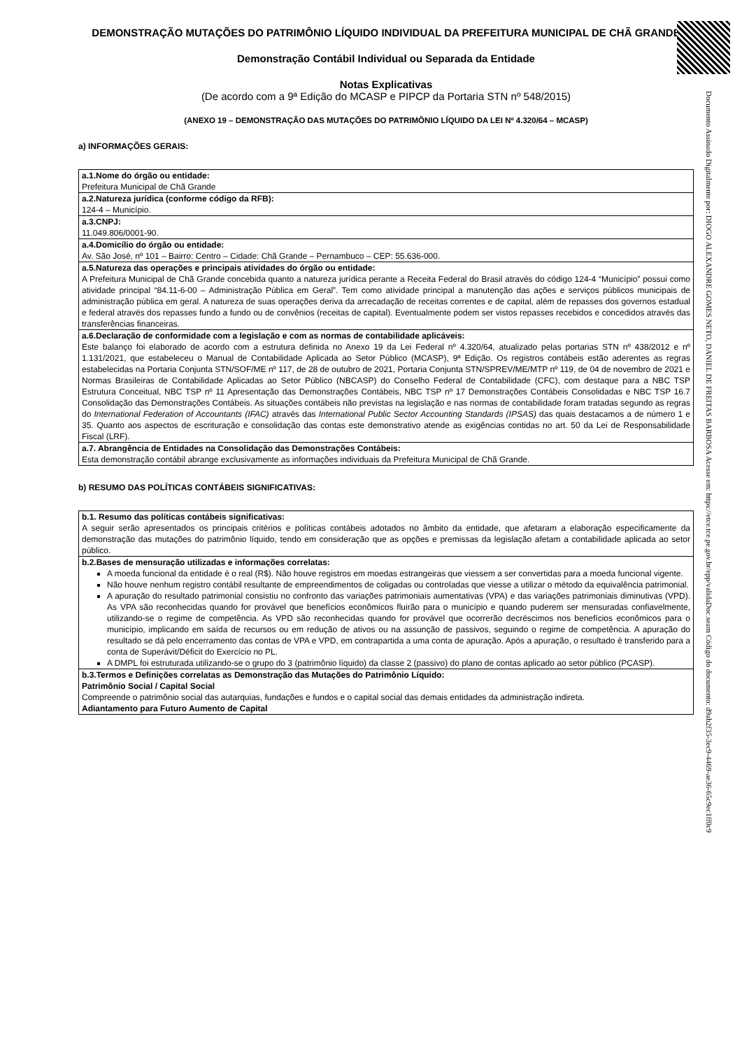DEMONSTRAÇÃO MUTAÇÕES DO PATRIMÔNIO LÍQUIDO INDIVIDUAL DA PREFEITURA MUNICIPAL DE CHÃ GRANDE
Demonstração Contábil Individual ou Separada da Entidade
Notas Explicativas
(De acordo com a 9ª Edição do MCASP e PIPCP da Portaria STN nº 548/2015)
(ANEXO 19 – DEMONSTRAÇÃO DAS MUTAÇÕES DO PATRIMÔNIO LÍQUIDO DA LEI Nº 4.320/64 – MCASP)
a) INFORMAÇÕES GERAIS:
| a.1.Nome do órgão ou entidade: Prefeitura Municipal de Chã Grande |
| a.2.Natureza jurídica (conforme código da RFB): 124-4 – Município. |
| a.3.CNPJ: 11.049.806/0001-90. |
| a.4.Domicílio do órgão ou entidade: Av. São José, nº 101 – Bairro: Centro – Cidade: Chã Grande – Pernambuco – CEP: 55.636-000. |
| a.5.Natureza das operações e principais atividades do órgão ou entidade: A Prefeitura Municipal de Chã Grande concebida quanto a natureza jurídica perante a Receita Federal do Brasil através do código 124-4 “Município” possui como atividade principal “84.11-6-00 – Administração Pública em Geral”. Tem como atividade principal a manutenção das ações e serviços públicos municipais de administração pública em geral. A natureza de suas operações deriva da arrecadação de receitas correntes e de capital, além de repasses dos governos estadual e federal através dos repasses fundo a fundo ou de convênios (receitas de capital). Eventualmente podem ser vistos repasses recebidos e concedidos através das transferências financeiras. |
| a.6.Declaração de conformidade com a legislação e com as normas de contabilidade aplicáveis: Este balanço foi elaborado de acordo com a estrutura definida no Anexo 19 da Lei Federal nº 4.320/64, atualizado pelas portarias STN nº 438/2012 e nº 1.131/2021, que estabeleceu o Manual de Contabilidade Aplicada ao Setor Público (MCASP), 9ª Edição. Os registros contábeis estão aderentes as regras estabelecidas na Portaria Conjunta STN/SOF/ME nº 117, de 28 de outubro de 2021, Portaria Conjunta STN/SPREV/ME/MTP nº 119, de 04 de novembro de 2021 e Normas Brasileiras de Contabilidade Aplicadas ao Setor Público (NBCASP) do Conselho Federal de Contabilidade (CFC), com destaque para a NBC TSP Estrutura Conceitual, NBC TSP nº 11 Apresentação das Demonstrações Contábeis, NBC TSP nº 17 Demonstrações Contábeis Consolidadas e NBC TSP 16.7 Consolidação das Demonstrações Contábeis. As situações contábeis não previstas na legislação e nas normas de contabilidade foram tratadas segundo as regras do International Federation of Accountants (IFAC) através das International Public Sector Accounting Standards (IPSAS) das quais destacamos a de número 1 e 35. Quanto aos aspectos de escrituração e consolidação das contas este demonstrativo atende as exigências contidas no art. 50 da Lei de Responsabilidade Fiscal (LRF). |
| a.7. Abrangência de Entidades na Consolidação das Demonstrações Contábeis: Esta demonstração contábil abrange exclusivamente as informações individuais da Prefeitura Municipal de Chã Grande. |
b) RESUMO DAS POLÍTICAS CONTÁBEIS SIGNIFICATIVAS:
| b.1. Resumo das políticas contábeis significativas: A seguir serão apresentados os principais critérios e políticas contábeis adotados no âmbito da entidade, que afetaram a elaboração especificamente da demonstração das mutações do patrimônio líquido, tendo em consideração que as opções e premissas da legislação afetam a contabilidade aplicada ao setor público. |
| b.2.Bases de mensuração utilizadas e informações correlatas: A moeda funcional da entidade é o real (R$). Não houve registros em moedas estrangeiras que viessem a ser convertidas para a moeda funcional vigente. Não houve nenhum registro contábil resultante de empreendimentos de coligadas ou controladas que viesse a utilizar o método da equivalência patrimonial. A apuração do resultado patrimonial consistiu no confronto das variações patrimoniais aumentativas (VPA) e das variações patrimoniais diminutivas (VPD). As VPA são reconhecidas quando for provável que benefícios econômicos fluirão para o município e quando puderem ser mensuradas confiavelmente, utilizando-se o regime de competência. As VPD são reconhecidas quando for provável que ocorrerão decréscimos nos benefícios econômicos para o município, implicando em saída de recursos ou em redução de ativos ou na assunção de passivos, seguindo o regime de competência. A apuração do resultado se dá pelo encerramento das contas de VPA e VPD, em contrapartida a uma conta de apuração. Após a apuração, o resultado é transferido para a conta de Superávit/Déficit do Exercício no PL. A DMPL foi estruturada utilizando-se o grupo do 3 (patrimônio líquido) da classe 2 (passivo) do plano de contas aplicado ao setor público (PCASP). |
| b.3.Termos e Definições correlatas as Demonstração das Mutações do Patrimônio Líquido: Patrimônio Social / Capital Social Compreende o patrimônio social das autarquias, fundações e fundos e o capital social das demais entidades da administração indireta. Adiantamento para Futuro Aumento de Capital |
Documento Assinado Digitalmente por: DIOGO ALEXANDRE GOMES NETO, DANIEL DE FREITAS BARBOSA Acesse em: https://etce.tce.pe.gov.br/epp/validaDoc.seam Código do documento: d9ab2f35-3ec9-4469-ae36-65c9ec1ff0c9